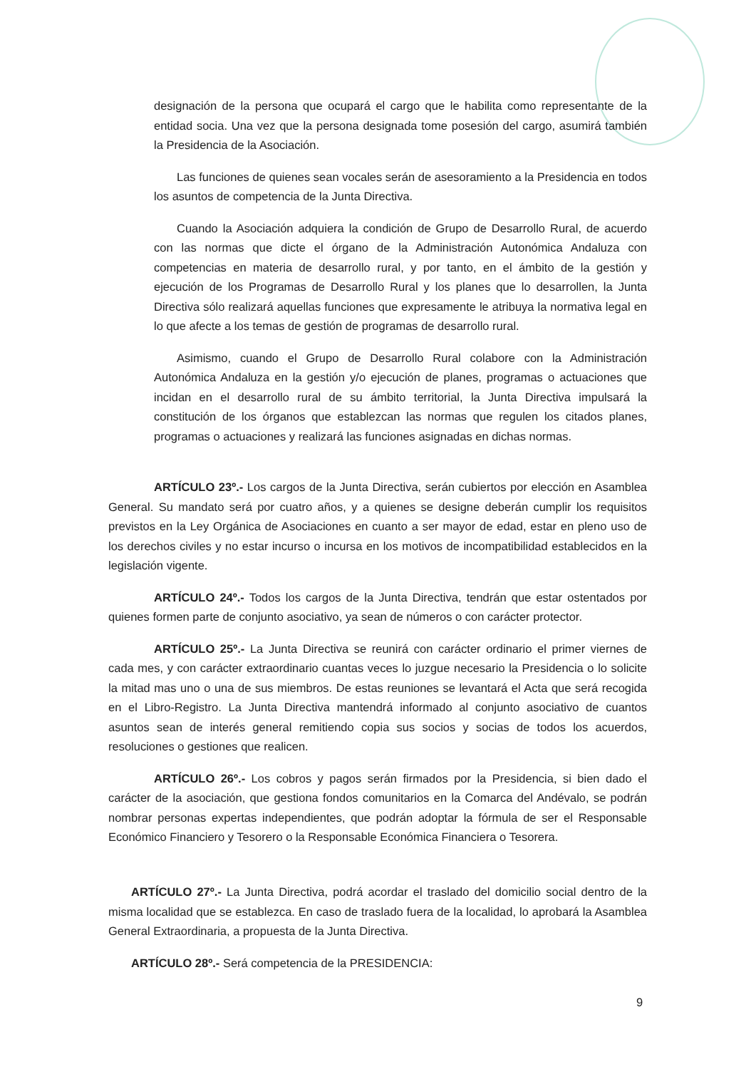designación de la persona que ocupará el cargo que le habilita como representante de la entidad socia. Una vez que la persona designada tome posesión del cargo, asumirá también la Presidencia de la Asociación.
Las funciones de quienes sean vocales serán de asesoramiento a la Presidencia en todos los asuntos de competencia de la Junta Directiva.
Cuando la Asociación adquiera la condición de Grupo de Desarrollo Rural, de acuerdo con las normas que dicte el órgano de la Administración Autonómica Andaluza con competencias en materia de desarrollo rural, y por tanto, en el ámbito de la gestión y ejecución de los Programas de Desarrollo Rural y los planes que lo desarrollen, la Junta Directiva sólo realizará aquellas funciones que expresamente le atribuya la normativa legal en lo que afecte a los temas de gestión de programas de desarrollo rural.
Asimismo, cuando el Grupo de Desarrollo Rural colabore con la Administración Autonómica Andaluza en la gestión y/o ejecución de planes, programas o actuaciones que incidan en el desarrollo rural de su ámbito territorial, la Junta Directiva impulsará la constitución de los órganos que establezcan las normas que regulen los citados planes, programas o actuaciones y realizará las funciones asignadas en dichas normas.
ARTÍCULO 23º.- Los cargos de la Junta Directiva, serán cubiertos por elección en Asamblea General. Su mandato será por cuatro años, y a quienes se designe deberán cumplir los requisitos previstos en la Ley Orgánica de Asociaciones en cuanto a ser mayor de edad, estar en pleno uso de los derechos civiles y no estar incurso o incursa en los motivos de incompatibilidad establecidos en la legislación vigente.
ARTÍCULO 24º.- Todos los cargos de la Junta Directiva, tendrán que estar ostentados por quienes formen parte de conjunto asociativo, ya sean de números o con carácter protector.
ARTÍCULO 25º.- La Junta Directiva se reunirá con carácter ordinario el primer viernes de cada mes, y con carácter extraordinario cuantas veces lo juzgue necesario la Presidencia o lo solicite la mitad mas uno o una de sus miembros. De estas reuniones se levantará el Acta que será recogida en el Libro-Registro. La Junta Directiva mantendrá informado al conjunto asociativo de cuantos asuntos sean de interés general remitiendo copia sus socios y socias de todos los acuerdos, resoluciones o gestiones que realicen.
ARTÍCULO 26º.- Los cobros y pagos serán firmados por la Presidencia, si bien dado el carácter de la asociación, que gestiona fondos comunitarios en la Comarca del Andévalo, se podrán nombrar personas expertas independientes, que podrán adoptar la fórmula de ser el Responsable Económico Financiero y Tesorero o la Responsable Económica Financiera o Tesorera.
ARTÍCULO 27º.- La Junta Directiva, podrá acordar el traslado del domicilio social dentro de la misma localidad que se establezca. En caso de traslado fuera de la localidad, lo aprobará la Asamblea General Extraordinaria, a propuesta de la Junta Directiva.
ARTÍCULO 28º.- Será competencia de la PRESIDENCIA:
9